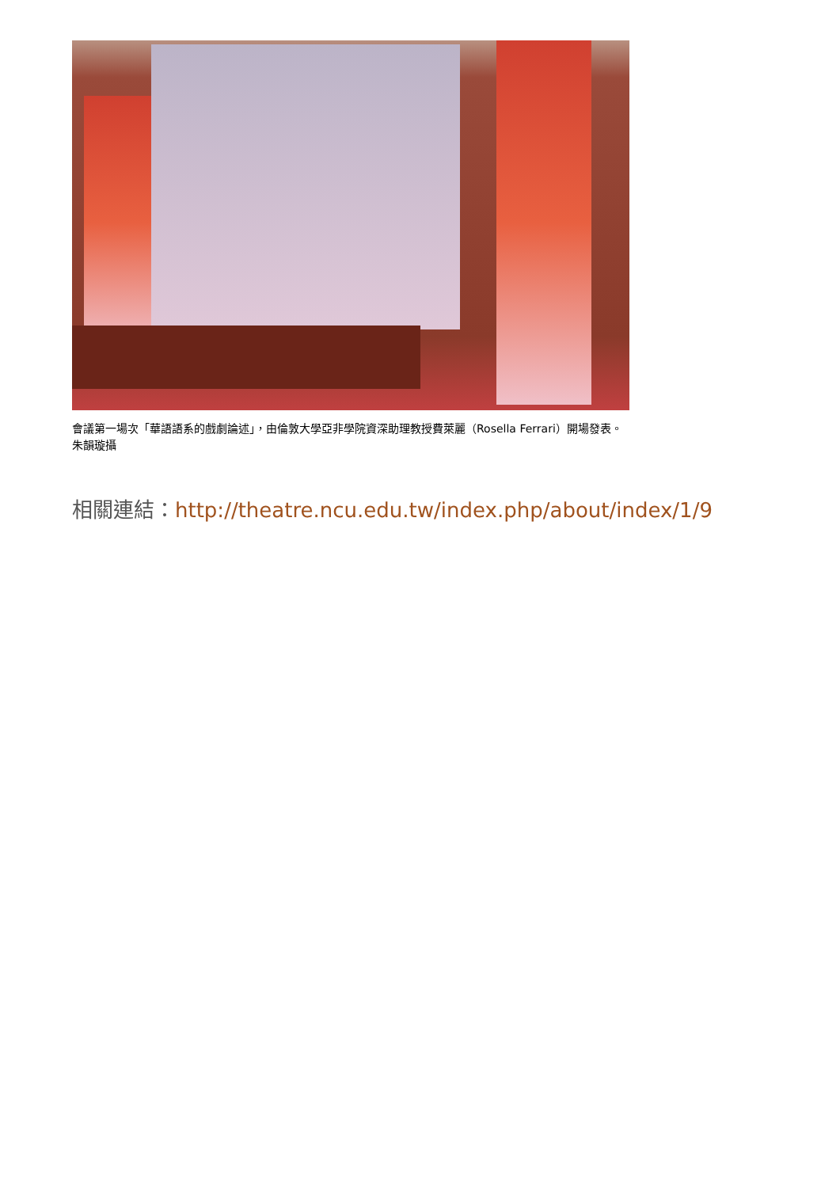會議第一場次「華語語系的戲劇論述」，由倫敦大學亞非學院資深助理教授費萊麗（Rosella Ferrari）開場發表。朱韻璇攝
相關連結：http://theatre.ncu.edu.tw/index.php/about/index/1/9